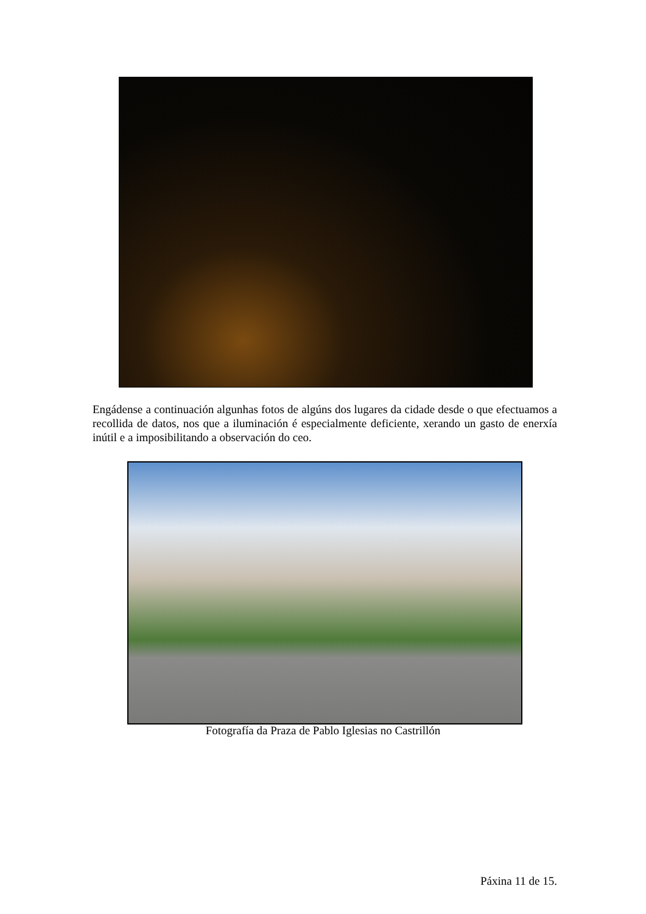Engádense a continuación algunhas fotos de algúns dos lugares da cidade desde o que efectuamos a recollida de datos, nos que a iluminación é especialmente deficiente, xerando un gasto de enerxía inútil e a imposibilitando a observación do ceo.
Fotografía da Praza de Pablo Iglesias no Castrillón
Páxina 11 de 15.